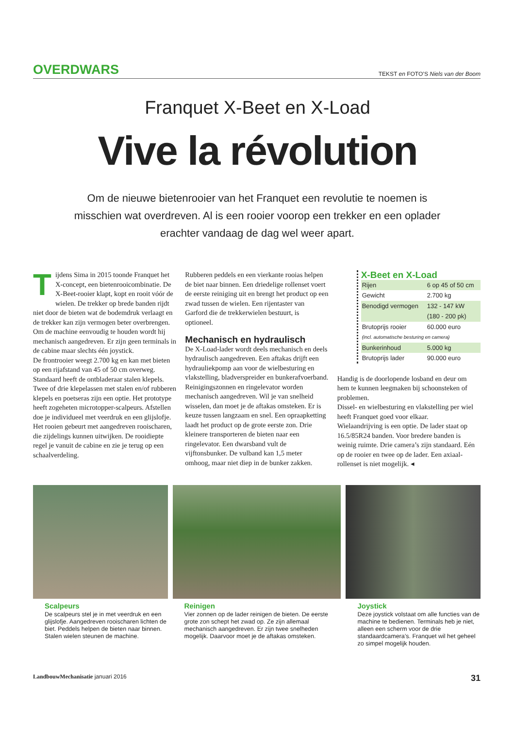OVERDWARS TEKST en FOTO’S Niels van der Boom
Franquet X-Beet en X-Load
Vive la révolution
Om de nieuwe bietenrooier van het Franquet een revolutie te noemen is misschien wat overdreven. Al is een rooier voorop een trekker en een oplader erachter vandaag de dag wel weer apart.
Tijdens Sima in 2015 toonde Franquet het X-concept, een bietenrooi­combinatie. De X-Beet-rooier klapt, kopt en rooit vóór de wielen. De trekker op brede banden rijdt niet door de bieten wat de bodemdruk verlaagt en de trekker kan zijn vermogen beter overbrengen. Om de machine eenvoudig te houden wordt hij mechanisch aangedreven. Er zijn geen terminals in de cabine maar slechts één joystick.
De frontrooier weegt 2.700 kg en kan met bieten op een rijafstand van 45 of 50 cm overweg. Standaard heeft de ontbladeraar stalen klepels. Twee of drie klepelassen met stalen en/of rubberen klepels en poetseras zijn een optie. Het prototype heeft zogeheten microtopper-scalpeurs. Afstellen doe je individueel met veerdruk en een glijslofje. Het rooien gebeurt met aangedreven rooischaren, die zijdelings kunnen uitwijken. De rooidiepte regel je vanuit de cabine en zie je terug op een schaalverdeling.
Rubberen peddels en een vierkante rooias helpen de biet naar binnen. Een driedelige rollenset voert de eerste reiniging uit en brengt het product op een zwad tussen de wielen. Een rijentaster van Garford die de trekkerwielen bestuurt, is optioneel.
Mechanisch en hydraulisch
De X-Load-lader wordt deels mechanisch en deels hydraulisch aangedreven. Een aftakas drijft een hydrauliekpomp aan voor de wielbesturing en vlakstelling, bladverspreider en bunkerafvoerband. Reinigingszonnen en ringelevator worden mechanisch aangedreven. Wil je van snelheid wisselen, dan moet je de aftakas omsteken. Er is keuze tussen langzaam en snel. Een opraapketting laadt het product op de grote eerste zon. Drie kleinere transporteren de bieten naar een ringelevator. Een dwarsband vult de vijftonsbunker. De vulband kan 1,5 meter omhoog, maar niet diep in de bunker zakken.
X-Beet en X-Load
| Rijen | 6 op 45 of 50 cm |
| Gewicht | 2.700 kg |
| Benodigd vermogen | 132 - 147 kW |
| | (180 - 200 pk) |
| Brutoprijs rooier | 60.000 euro |
| (incl. automatische besturing en camera) | |
| Bunkerinhoud | 5.000 kg |
| Brutoprijs lader | 90.000 euro |
Handig is de doorlopende losband en deur om hem te kunnen leegmaken bij schoonsteken of problemen.
Dissel- en wielbesturing en vlakstelling per wiel heeft Franquet goed voor elkaar.
Wielaandrijving is een optie. De lader staat op 16.5/85R24 banden. Voor bredere banden is weinig ruimte. Drie camera’s zijn standaard. Eén op de rooier en twee op de lader. Een axiaal­rollenset is niet mogelijk. ◂
Scalpeurs
De scalpeurs stel je in met veerdruk en een glijslofje. Aangedreven rooischaren lichten de biet. Peddels helpen de bieten naar binnen. Stalen wielen steunen de machine.
Reinigen
Vier zonnen op de lader reinigen de bieten. De eerste grote zon schept het zwad op. Ze zijn allemaal mechanisch aangedreven. Er zijn twee snelheden mogelijk. Daarvoor moet je de aftakas omsteken.
Joystick
Deze joystick volstaat om alle functies van de machine te bedienen. Terminals heb je niet, alleen een scherm voor de drie standaardcamera’s. Franquet wil het geheel zo simpel mogelijk houden.
LandbouwMechanisatie januari 2016 31